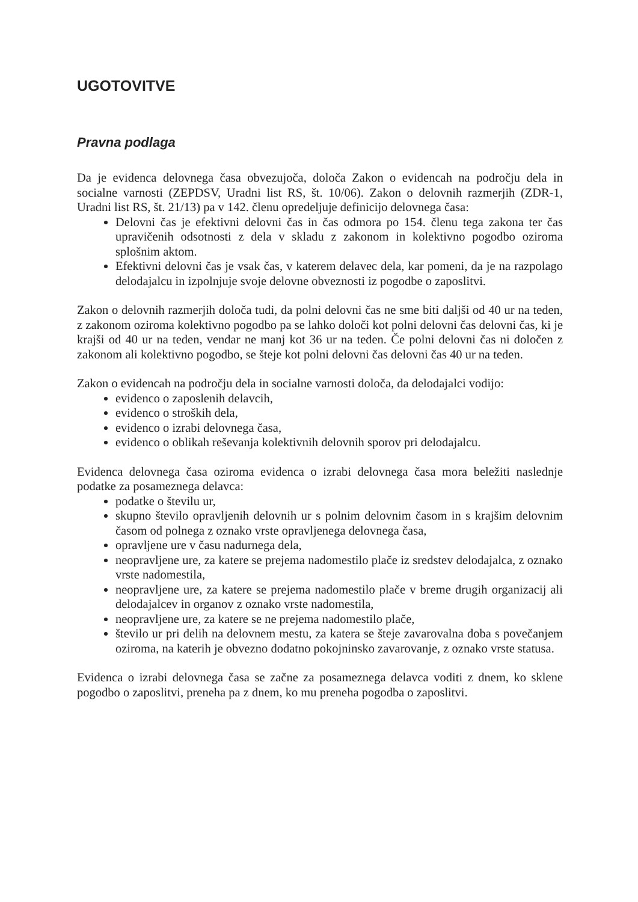UGOTOVITVE
Pravna podlaga
Da je evidenca delovnega časa obvezujoča, določa Zakon o evidencah na področju dela in socialne varnosti (ZEPDSV, Uradni list RS, št. 10/06). Zakon o delovnih razmerjih (ZDR-1, Uradni list RS, št. 21/13) pa v 142. členu opredeljuje definicijo delovnega časa:
Delovni čas je efektivni delovni čas in čas odmora po 154. členu tega zakona ter čas upravičenih odsotnosti z dela v skladu z zakonom in kolektivno pogodbo oziroma splošnim aktom.
Efektivni delovni čas je vsak čas, v katerem delavec dela, kar pomeni, da je na razpolago delodajalcu in izpolnjuje svoje delovne obveznosti iz pogodbe o zaposlitvi.
Zakon o delovnih razmerjih določa tudi, da polni delovni čas ne sme biti daljši od 40 ur na teden, z zakonom oziroma kolektivno pogodbo pa se lahko določi kot polni delovni čas delovni čas, ki je krajši od 40 ur na teden, vendar ne manj kot 36 ur na teden. Če polni delovni čas ni določen z zakonom ali kolektivno pogodbo, se šteje kot polni delovni čas delovni čas 40 ur na teden.
Zakon o evidencah na področju dela in socialne varnosti določa, da delodajalci vodijo:
evidenco o zaposlenih delavcih,
evidenco o stroških dela,
evidenco o izrabi delovnega časa,
evidenco o oblikah reševanja kolektivnih delovnih sporov pri delodajalcu.
Evidenca delovnega časa oziroma evidenca o izrabi delovnega časa mora beležiti naslednje podatke za posameznega delavca:
podatke o številu ur,
skupno število opravljenih delovnih ur s polnim delovnim časom in s krajšim delovnim časom od polnega z oznako vrste opravljenega delovnega časa,
opravljene ure v času nadurnega dela,
neopravljene ure, za katere se prejema nadomestilo plače iz sredstev delodajalca, z oznako vrste nadomestila,
neopravljene ure, za katere se prejema nadomestilo plače v breme drugih organizacij ali delodajalcev in organov z oznako vrste nadomestila,
neopravljene ure, za katere se ne prejema nadomestilo plače,
število ur pri delih na delovnem mestu, za katera se šteje zavarovalna doba s povečanjem oziroma, na katerih je obvezno dodatno pokojninsko zavarovanje, z oznako vrste statusa.
Evidenca o izrabi delovnega časa se začne za posameznega delavca voditi z dnem, ko sklene pogodbo o zaposlitvi, preneha pa z dnem, ko mu preneha pogodba o zaposlitvi.